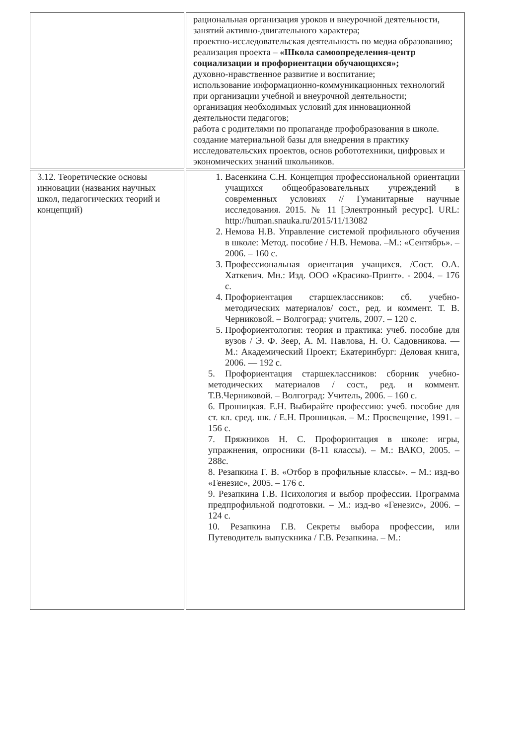| | рациональная организация уроков и внеурочной деятельности, занятий активно-двигательного характера; проектно-исследовательская деятельность по медиа образованию; реализация проекта – «Школа самоопределения-центр социализации и профориентации обучающихся»; духовно-нравственное развитие и воспитание; использование информационно-коммуникационных технологий при организации учебной и внеурочной деятельности; организация необходимых условий для инновационной деятельности педагогов; работа с родителями по пропаганде профобразования в школе. создание материальной базы для внедрения в практику исследовательских проектов, основ робототехники, цифровых и экономических знаний школьников. |
| 3.12. Теоретические основы инновации (названия научных школ, педагогических теорий и концепций) | 1. Васенкина С.Н. Концепция профессиональной ориентации учащихся общеобразовательных учреждений в современных условиях // Гуманитарные научные исследования. 2015. № 11 [Электронный ресурс]. URL: http://human.snauka.ru/2015/11/13082 2. Немова Н.В. Управление системой профильного обучения в школе: Метод. пособие / Н.В. Немова. –М.: «Сентябрь». – 2006. – 160 с. 3. Профессиональная ориентация учащихся. /Сост. О.А. Хаткевич. Мн.: Изд. ООО «Красико-Принт». - 2004. – 176 с. 4. Профориентация старшеклассников: сб. учебно-методических материалов/ сост., ред. и коммент. Т. В. Черниковой. – Волгоград: учитель, 2007. – 120 с. 5. Профориентология: теория и практика: учеб. пособие для вузов / Э. Ф. Зеер, А. М. Павлова, Н. О. Садовникова. — М.: Академический Проект; Екатеринбург: Деловая книга, 2006. — 192 с. 5. Профориентация старшеклассников: сборник учебно-методических материалов / сост., ред. и коммент. Т.В.Черниковой. – Волгоград: Учитель, 2006. – 160 с. 6. Прошицкая. Е.Н. Выбирайте профессию: учеб. пособие для ст. кл. сред. шк. / Е.Н. Прошицкая. – М.: Просвещение, 1991. – 156 с. 7. Пряжников Н. С. Профоринтация в школе: игры, упражнения, опросники (8-11 классы). – М.: ВАКО, 2005. – 288с. 8. Резапкина Г. В. «Отбор в профильные классы». – М.: изд-во «Генезис», 2005. – 176 с. 9. Резапкина Г.В. Психология и выбор профессии. Программа предпрофильной подготовки. – М.: изд-во «Генезис», 2006. – 124 с. 10. Резапкина Г.В. Секреты выбора профессии, или Путеводитель выпускника / Г.В. Резапкина. – М.: |